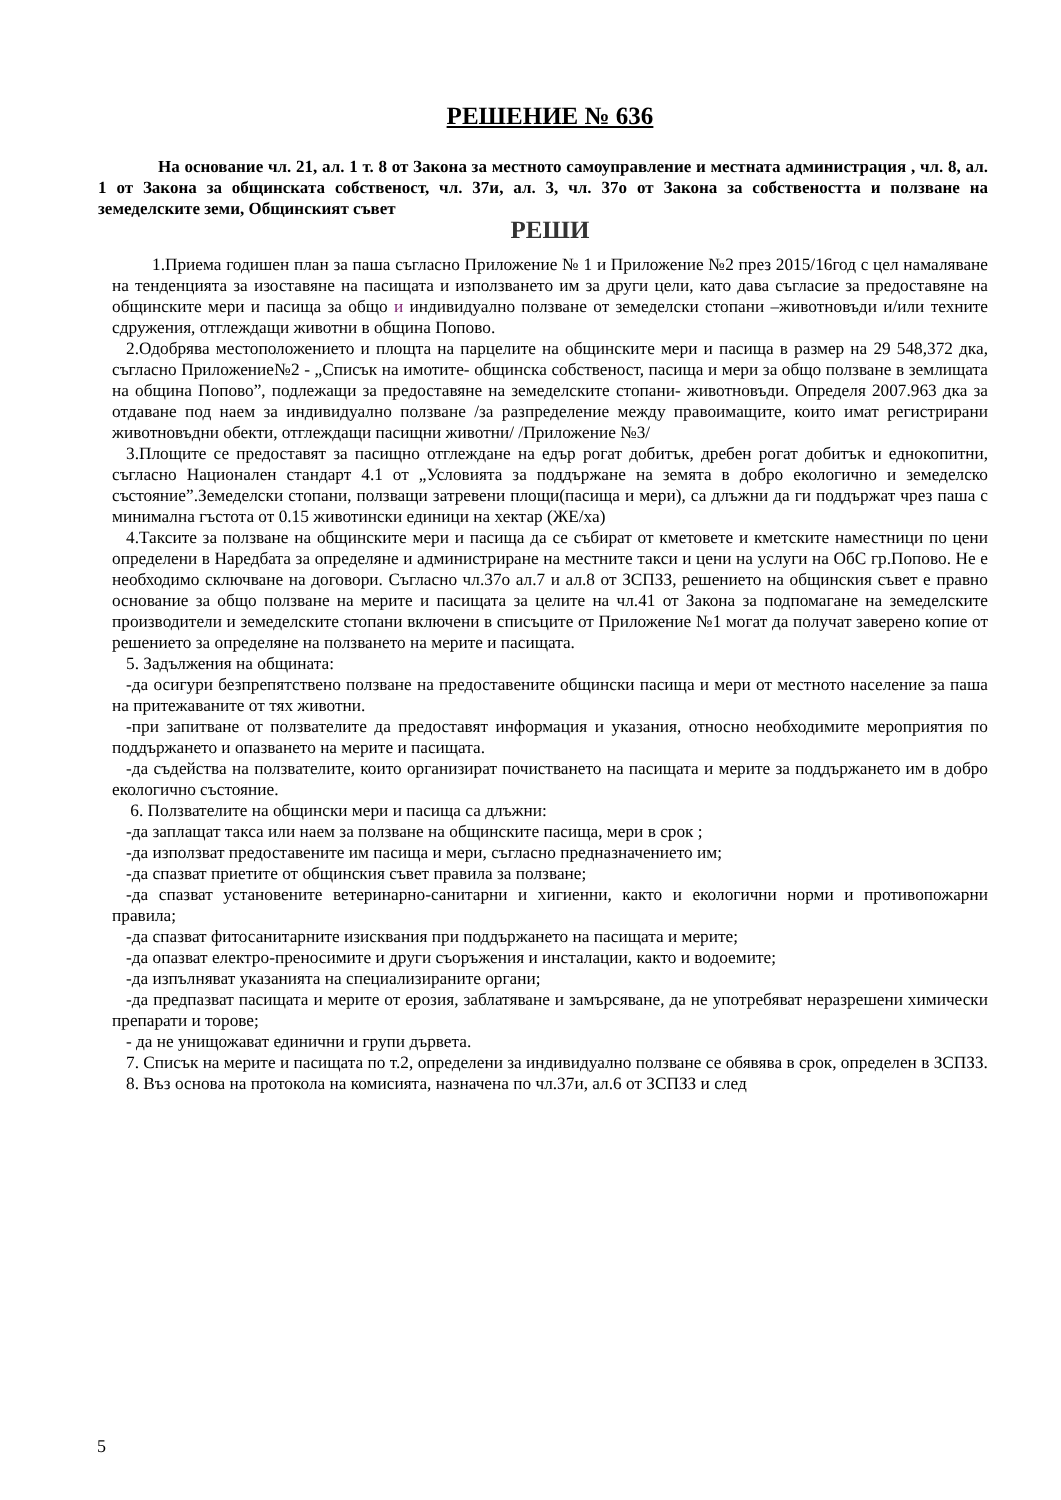РЕШЕНИЕ № 636
На основание чл. 21, ал. 1 т. 8 от Закона за местното самоуправление и местната администрация , чл. 8, ал. 1 от Закона за общинската собственост, чл. 37и, ал. 3, чл. 37о от Закона за собствеността и ползване на земеделските земи, Общинският съвет
РЕШИ
1.Приема годишен план за паша съгласно Приложение № 1 и Приложение №2 през 2015/16год с цел намаляване на тенденцията за изоставяне на пасищата и използването им за други цели, като дава съгласие за предоставяне на общинските мери и пасища за общо и индивидуално ползване от земеделски стопани –животновъди и/или техните сдружения, отглеждащи животни в община Попово.
2.Одобрява местоположението и площта на парцелите на общинските мери и пасища в размер на 29 548,372 дка, съгласно Приложение№2 - „Списък на имотите- общинска собственост, пасища и мери за общо ползване в землищата на община Попово”, подлежащи за предоставяне на земеделските стопани- животновъди. Определя 2007.963 дка за отдаване под наем за индивидуално ползване /за разпределение между правоимащите, които имат регистрирани животновъдни обекти, отглеждащи пасищни животни/ /Приложение №3/
3.Площите се предоставят за пасищно отглеждане на едър рогат добитък, дребен рогат добитък и еднокопитни, съгласно Национален стандарт 4.1 от „Условията за поддържане на земята в добро екологично и земеделско състояние”.Земеделски стопани, ползващи затревени площи(пасища и мери), са длъжни да ги поддържат чрез паша с минимална гъстота от 0.15 животински единици на хектар (ЖЕ/ха)
4.Таксите за ползване на общинските мери и пасища да се събират от кметовете и кметските наместници по цени определени в Наредбата за определяне и администриране на местните такси и цени на услуги на ОбС гр.Попово. Не е необходимо сключване на договори. Съгласно чл.37о ал.7 и ал.8 от ЗСПЗЗ, решението на общинския съвет е правно основание за общо ползване на мерите и пасищата за целите на чл.41 от Закона за подпомагане на земеделските производители и земеделските стопани включени в списъците от Приложение №1 могат да получат заверено копие от решението за определяне на ползването на мерите и пасищата.
5. Задължения на общината:
-да осигури безпрепятствено ползване на предоставените общински пасища и мери от местното население за паша на притежаваните от тях животни.
-при запитване от ползвателите да предоставят информация и указания, относно необходимите мероприятия по поддържането и опазването на мерите и пасищата.
-да съдейства на ползвателите, които организират почистването на пасищата и мерите за поддържането им в добро екологично състояние.
6. Ползвателите на общински мери и пасища са длъжни:
-да заплащат такса или наем за ползване на общинските пасища, мери в срок ;
-да използват предоставените им пасища и мери, съгласно предназначението им;
-да спазват приетите от общинския съвет правила за ползване;
-да спазват установените ветеринарно-санитарни и хигиенни, както и екологични норми и противопожарни правила;
-да спазват фитосанитарните изисквания при поддържането на пасищата и мерите;
-да опазват електро-преносимите и други съоръжения и инсталации, както и водоемите;
-да изпълняват указанията на специализираните органи;
-да предпазват пасищата и мерите от ерозия, заблатяване и замърсяване, да не употребяват неразрешени химически препарати и торове;
- да не унищожават единични и групи дървета.
7. Списък на мерите и пасищата по т.2, определени за индивидуално ползване се обявява в срок, определен в ЗСПЗЗ.
8. Въз основа на протокола на комисията, назначена по чл.37и, ал.6 от ЗСПЗЗ и след
5